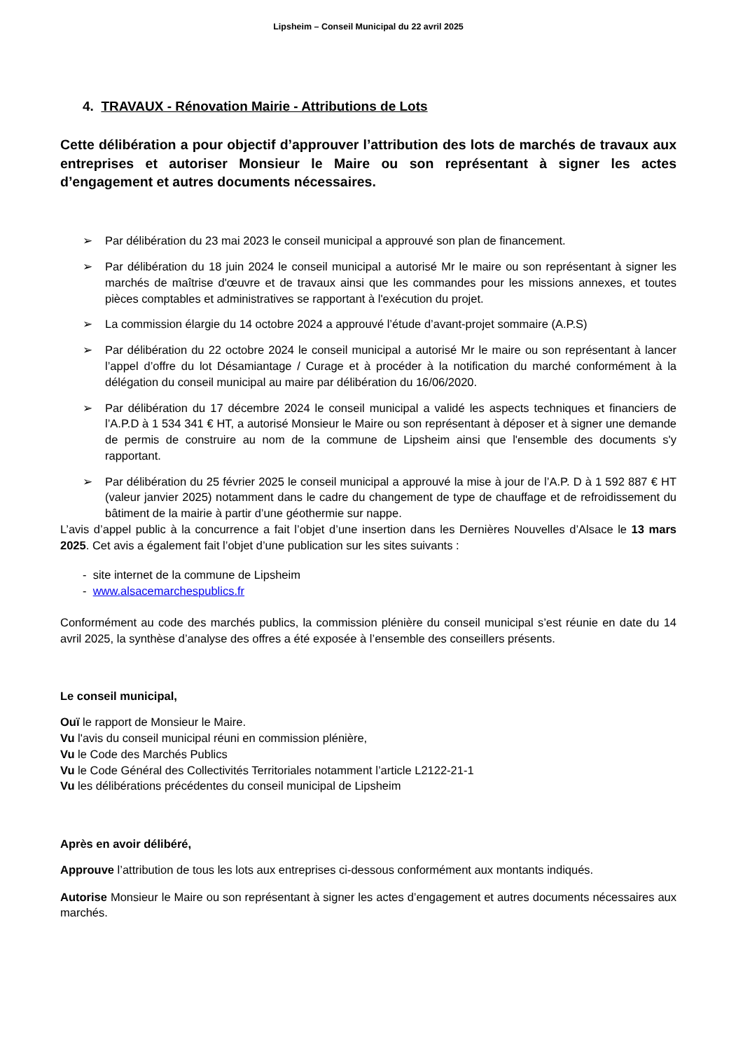Lipsheim – Conseil Municipal du 22 avril 2025
4. TRAVAUX - Rénovation Mairie - Attributions de Lots
Cette délibération a pour objectif d’approuver l’attribution des lots de marchés de travaux aux entreprises et autoriser Monsieur le Maire ou son représentant à signer les actes d’engagement et autres documents nécessaires.
➢ Par délibération du 23 mai 2023 le conseil municipal a approuvé son plan de financement.
➢ Par délibération du 18 juin 2024 le conseil municipal a autorisé Mr le maire ou son représentant à signer les marchés de maîtrise d'œuvre et de travaux ainsi que les commandes pour les missions annexes, et toutes pièces comptables et administratives se rapportant à l'exécution du projet.
➢ La commission élargie du 14 octobre 2024 a approuvé l’étude d’avant-projet sommaire (A.P.S)
➢ Par délibération du 22 octobre 2024 le conseil municipal a autorisé Mr le maire ou son représentant à lancer l’appel d’offre du lot Désamiantage / Curage et à procéder à la notification du marché conformément à la délégation du conseil municipal au maire par délibération du 16/06/2020.
➢ Par délibération du 17 décembre 2024 le conseil municipal a validé les aspects techniques et financiers de l’A.P.D à 1 534 341 € HT, a autorisé Monsieur le Maire ou son représentant à déposer et à signer une demande de permis de construire au nom de la commune de Lipsheim ainsi que l'ensemble des documents s'y rapportant.
➢ Par délibération du 25 février 2025 le conseil municipal a approuvé la mise à jour de l’A.P. D à 1 592 887 € HT (valeur janvier 2025) notamment dans le cadre du changement de type de chauffage et de refroidissement du bâtiment de la mairie à partir d’une géothermie sur nappe.
L’avis d’appel public à la concurrence a fait l’objet d’une insertion dans les Dernières Nouvelles d’Alsace le 13 mars 2025. Cet avis a également fait l’objet d’une publication sur les sites suivants :
- site internet de la commune de Lipsheim
- www.alsacemarchespublics.fr
Conformément au code des marchés publics, la commission plénière du conseil municipal s’est réunie en date du 14 avril 2025, la synthèse d’analyse des offres a été exposée à l’ensemble des conseillers présents.
Le conseil municipal,
Ouï le rapport de Monsieur le Maire.
Vu l'avis du conseil municipal réuni en commission plénière,
Vu le Code des Marchés Publics
Vu le Code Général des Collectivités Territoriales notamment l’article L2122-21-1
Vu les délibérations précédentes du conseil municipal de Lipsheim
Après en avoir délibéré,
Approuve l’attribution de tous les lots aux entreprises ci-dessous conformément aux montants indiqués.
Autorise Monsieur le Maire ou son représentant à signer les actes d’engagement et autres documents nécessaires aux marchés.